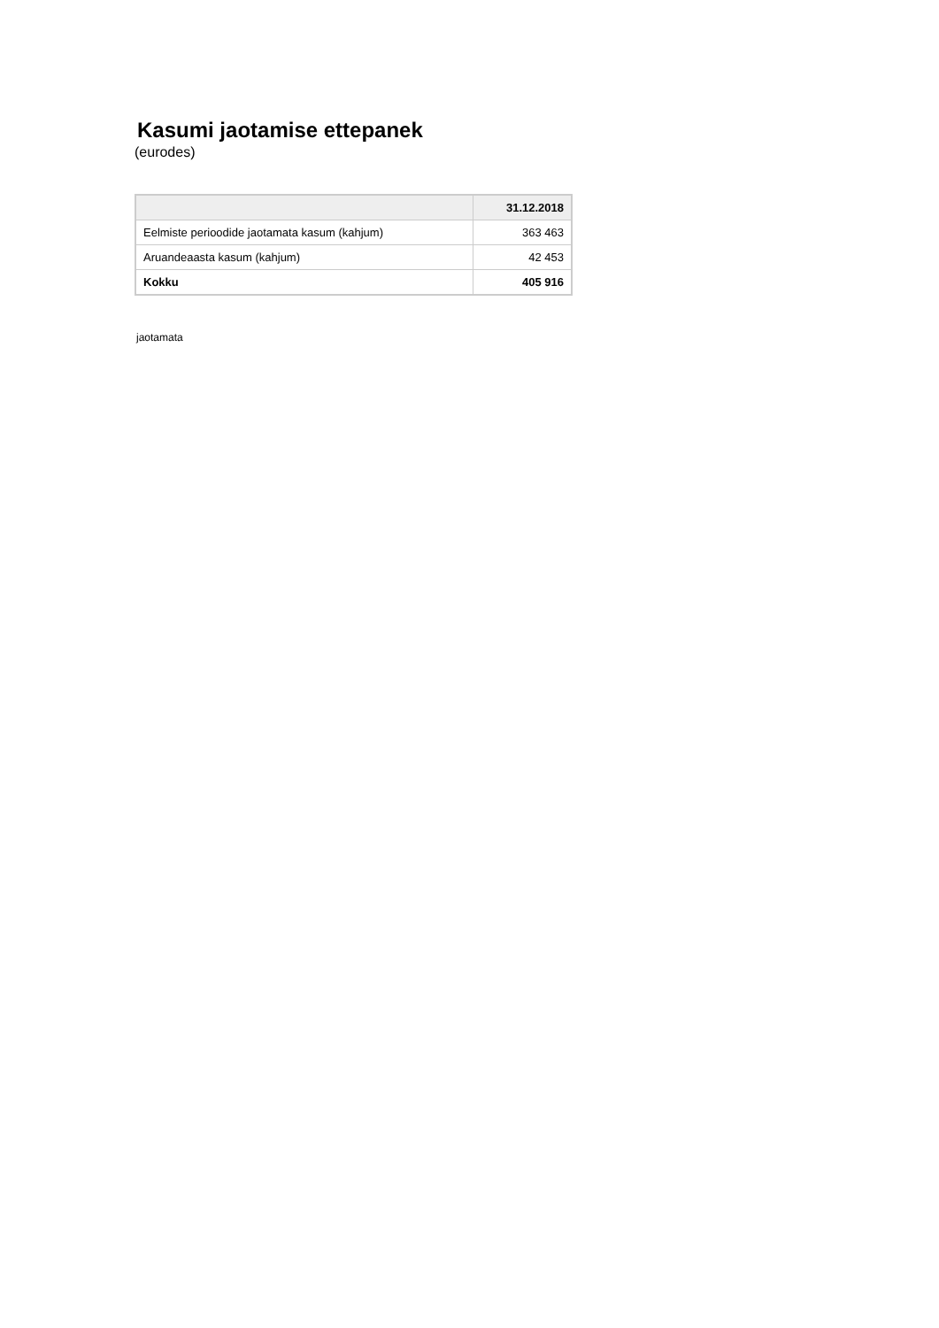Kasumi jaotamise ettepanek
(eurodes)
| | 31.12.2018 |
| --- | --- |
| Eelmiste perioodide jaotamata kasum (kahjum) | 363 463 |
| Aruandeaasta kasum (kahjum) | 42 453 |
| Kokku | 405 916 |
jaotamata